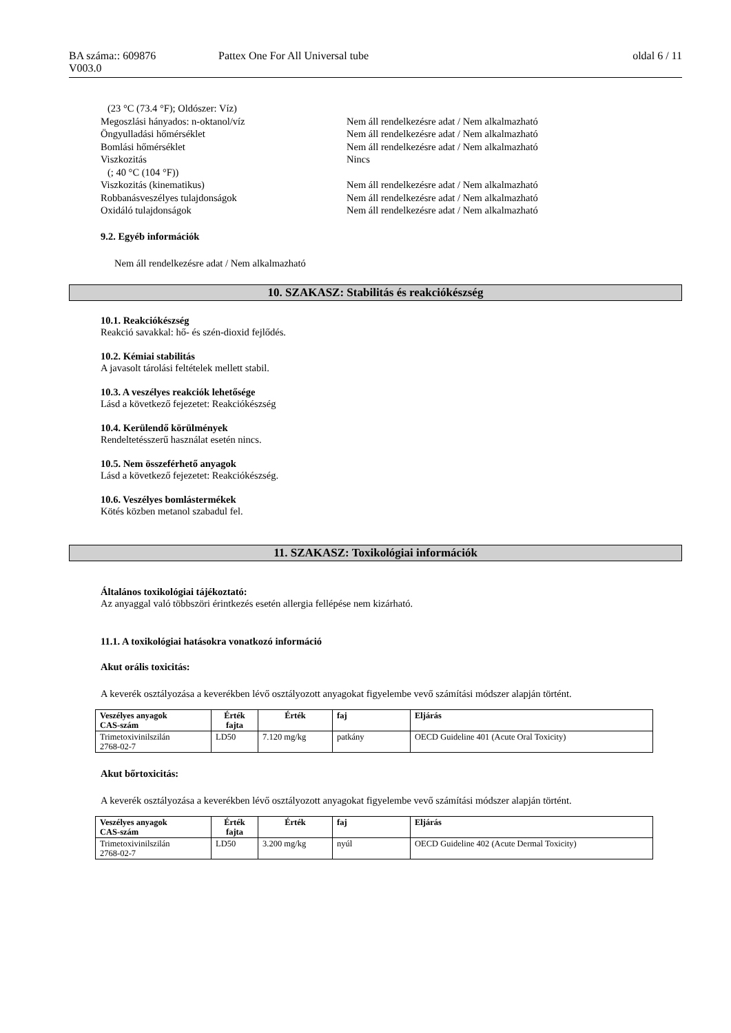BA száma:: 609876 Pattex One For All Universal tube oldal 6 / 11
V003.0
(23 °C (73.4 °F); Oldószer: Víz)
Megoszlási hányados: n-oktanol/víz Nem áll rendelkezésre adat / Nem alkalmazható
Öngyulladási hőmérséklet Nem áll rendelkezésre adat / Nem alkalmazható
Bomlási hőmérséklet Nem áll rendelkezésre adat / Nem alkalmazható
Viszkozitás Nincs
(; 40 °C (104 °F))
Viszkozitás (kinematikus) Nem áll rendelkezésre adat / Nem alkalmazható
Robbanásveszélyes tulajdonságok Nem áll rendelkezésre adat / Nem alkalmazható
Oxidáló tulajdonságok Nem áll rendelkezésre adat / Nem alkalmazható
9.2. Egyéb információk
Nem áll rendelkezésre adat / Nem alkalmazható
10. SZAKASZ: Stabilitás és reakciókészség
10.1. Reakciókészség
Reakció savakkal: hő- és szén-dioxid fejlődés.
10.2. Kémiai stabilitás
A javasolt tárolási feltételek mellett stabil.
10.3. A veszélyes reakciók lehetősége
Lásd a következő fejezetet: Reakciókészség
10.4. Kerülendő körülmények
Rendeltetésszerű használat esetén nincs.
10.5. Nem összeférhető anyagok
Lásd a következő fejezetet: Reakciókészség.
10.6. Veszélyes bomlástermékek
Kötés közben metanol szabadul fel.
11. SZAKASZ: Toxikológiai információk
Általános toxikológiai tájékoztató:
Az anyaggal való többszöri érintkezés esetén allergia fellépése nem kizárható.
11.1. A toxikológiai hatásokra vonatkozó információ
Akut orális toxicitás:
A keverék osztályozása a keverékben lévő osztályozott anyagokat figyelembe vevő számítási módszer alapján történt.
| Veszélyes anyagok CAS-szám | Érték fajta | Érték | faj | Eljárás |
| --- | --- | --- | --- | --- |
| Trimetoxivinilszilán 2768-02-7 | LD50 | 7.120 mg/kg | patkány | OECD Guideline 401 (Acute Oral Toxicity) |
Akut bőrtoxicitás:
A keverék osztályozása a keverékben lévő osztályozott anyagokat figyelembe vevő számítási módszer alapján történt.
| Veszélyes anyagok CAS-szám | Érték fajta | Érték | faj | Eljárás |
| --- | --- | --- | --- | --- |
| Trimetoxivinilszilán 2768-02-7 | LD50 | 3.200 mg/kg | nyúl | OECD Guideline 402 (Acute Dermal Toxicity) |